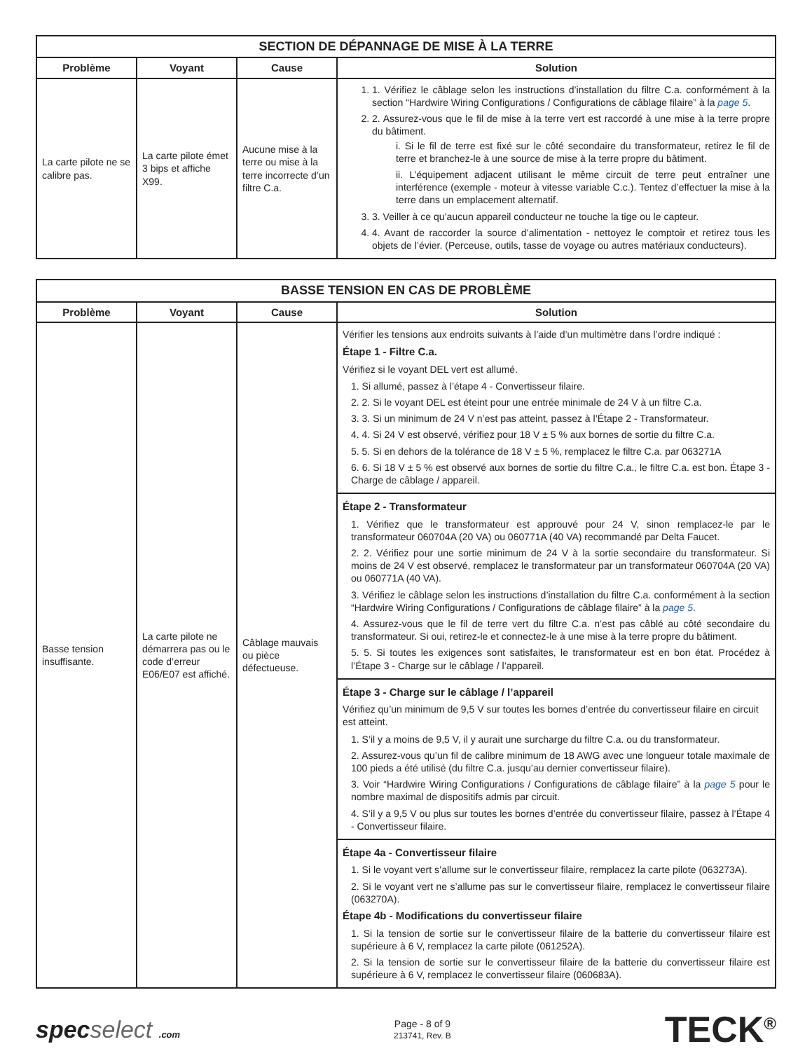| SECTION DE DÉPANNAGE DE MISE À LA TERRE | | | |
| --- | --- | --- | --- |
| Problème | Voyant | Cause | Solution |
| La carte pilote ne se calibre pas. | La carte pilote émet 3 bips et affiche X99. | Aucune mise à la terre ou mise à la terre incorrecte d’un filtre C.a. | 1. 1. Vérifiez le câblage selon les instructions d’installation du filtre C.a. conformément à la section “Hardwire Wiring Configurations / Configurations de câblage filaire” à la page 5 . 2. 2. Assurez-vous que le fil de mise à la terre vert est raccordé à une mise à la terre propre du bâtiment. i. Si le fil de terre est fixé sur le côté secondaire du transformateur, retirez le fil de terre et branchez-le à une source de mise à la terre propre du bâtiment. ii. L’équipement adjacent utilisant le même circuit de terre peut entraîner une interférence (exemple - moteur à vitesse variable C.c.). Tentez d’effectuer la mise à la terre dans un emplacement alternatif. 3. 3. Veiller à ce qu’aucun appareil conducteur ne touche la tige ou le capteur. 4. 4. Avant de raccorder la source d’alimentation - nettoyez le comptoir et retirez tous les objets de l’évier. (Perceuse, outils, tasse de voyage ou autres matériaux conducteurs). |
| BASSE TENSION EN CAS DE PROBLÈME | | | |
| --- | --- | --- | --- |
| Problème | Voyant | Cause | Solution |
| Basse tension insuffisante. | La carte pilote ne démarrera pas ou le code d’erreur E06/E07 est affiché. | Câblage mauvais ou pièce défectueuse. | Vérifier les tensions aux endroits suivants à l’aide d’un multimètre dans l’ordre indiqué : Étape 1 - Filtre C.a. Vérifiez si le voyant DEL vert est allumé. 1. Si allumé, passez à l’étape 4 - Convertisseur filaire. 2. 2. Si le voyant DEL est éteint pour une entrée minimale de 24 V à un filtre C.a. 3. 3. Si un minimum de 24 V n’est pas atteint, passez à l’Étape 2 - Transformateur. 4. 4. Si 24 V est observé, vérifiez pour 18 V ± 5 % aux bornes de sortie du filtre C.a. 5. 5. Si en dehors de la tolérance de 18 V ± 5 %, remplacez le filtre C.a. par 063271A 6. 6. Si 18 V ± 5 % est observé aux bornes de sortie du filtre C.a., le filtre C.a. est bon. Étape 3 - Charge de câblage / appareil. |
| | | | Étape 2 - Transformateur 1. Vérifiez que le transformateur est approuvé pour 24 V, sinon remplacez-le par le transformateur 060704A (20 VA) ou 060771A (40 VA) recommandé par Delta Faucet. 2. 2. Vérifiez pour une sortie minimum de 24 V à la sortie secondaire du transformateur. Si moins de 24 V est observé, remplacez le transformateur par un transformateur 060704A (20 VA) ou 060771A (40 VA). 3. Vérifiez le câblage selon les instructions d’installation du filtre C.a. conformément à la section “Hardwire Wiring Configurations / Configurations de câblage filaire” à la page 5 . 4. Assurez-vous que le fil de terre vert du filtre C.a. n’est pas câblé au côté secondaire du transformateur. Si oui, retirez-le et connectez-le à une mise à la terre propre du bâtiment. 5. 5. Si toutes les exigences sont satisfaites, le transformateur est en bon état. Procédez à l’Étape 3 - Charge sur le câblage / l’appareil. |
| | | | Étape 3 - Charge sur le câblage / l’appareil Vérifiez qu’un minimum de 9,5 V sur toutes les bornes d’entrée du convertisseur filaire en circuit est atteint. 1. S’il y a moins de 9,5 V, il y aurait une surcharge du filtre C.a. ou du transformateur. 2. Assurez-vous qu’un fil de calibre minimum de 18 AWG avec une longueur totale maximale de 100 pieds a été utilisé (du filtre C.a. jusqu’au dernier convertisseur filaire). 3. Voir “Hardwire Wiring Configurations / Configurations de câblage filaire” à la page 5 pour le nombre maximal de dispositifs admis par circuit. 4. S’il y a 9,5 V ou plus sur toutes les bornes d’entrée du convertisseur filaire, passez à l’Étape 4 - Convertisseur filaire. |
| | | | Étape 4a - Convertisseur filaire 1. Si le voyant vert s’allume sur le convertisseur filaire, remplacez la carte pilote (063273A). 2. Si le voyant vert ne s’allume pas sur le convertisseur filaire, remplacez le convertisseur filaire (063270A). Étape 4b - Modifications du convertisseur filaire 1. Si la tension de sortie sur le convertisseur filaire de la batterie du convertisseur filaire est supérieure à 6 V, remplacez la carte pilote (061252A). 2. Si la tension de sortie sur le convertisseur filaire de la batterie du convertisseur filaire est supérieure à 6 V, remplacez le convertisseur filaire (060683A). |
specselect .com
Page - 8 of 9
213741, Rev. B
TECK<sup>®</sup>